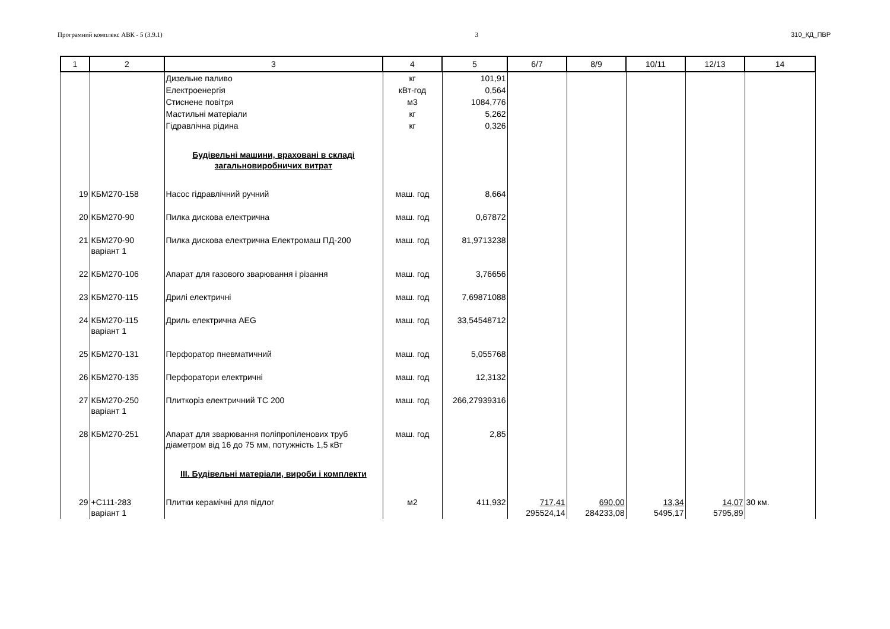Програмний комплекс АВК - 5 (3.9.1) 3 310_КД_ПВР
| 1 | 2 | 3 | 4 | 5 | 6/7 | 8/9 | 10/11 | 12/13 | 14 |
| --- | --- | --- | --- | --- | --- | --- | --- | --- | --- |
| | | Дизельне паливо | кг | 101,91 | | | | | |
| | | Електроенергія | кВт-год | 0,564 | | | | | |
| | | Стиснене повітря | м3 | 1084,776 | | | | | |
| | | Мастильні матеріали | кг | 5,262 | | | | | |
| | | Гідравлічна рідина | кг | 0,326 | | | | | |
| | | Будівельні машини, враховані в складі загальновиробничих витрат | | | | | | | |
| 19 | КБМ270-158 | Насос гідравлічний ручний | маш. год | 8,664 | | | | | |
| 20 | КБМ270-90 | Пилка дискова електрична | маш. год | 0,67872 | | | | | |
| 21 | КБМ270-90 варіант 1 | Пилка дискова електрична Електромаш ПД-200 | маш. год | 81,9713238 | | | | | |
| 22 | КБМ270-106 | Апарат для газового зварювання і різання | маш. год | 3,76656 | | | | | |
| 23 | КБМ270-115 | Дрилі електричні | маш. год | 7,69871088 | | | | | |
| 24 | КБМ270-115 варіант 1 | Дриль електрична AEG | маш. год | 33,54548712 | | | | | |
| 25 | КБМ270-131 | Перфоратор пневматичний | маш. год | 5,055768 | | | | | |
| 26 | КБМ270-135 | Перфоратори електричні | маш. год | 12,3132 | | | | | |
| 27 | КБМ270-250 варіант 1 | Плиткоріз електричний ТС 200 | маш. год | 266,27939316 | | | | | |
| 28 | КБМ270-251 | Апарат для зварювання поліпропіленових труб діаметром від 16 до 75 мм, потужність 1,5 кВт | маш. год | 2,85 | | | | | |
| | | III. Будівельні матеріали, вироби і комплекти | | | | | | | |
| 29 | +С111-283 варіант 1 | Плитки керамічні для підлог | м2 | 411,932 | 717,41 295524,14 | 690,00 284233,08 | 13,34 5495,17 | 14,07 5795,89 | 30 км. |